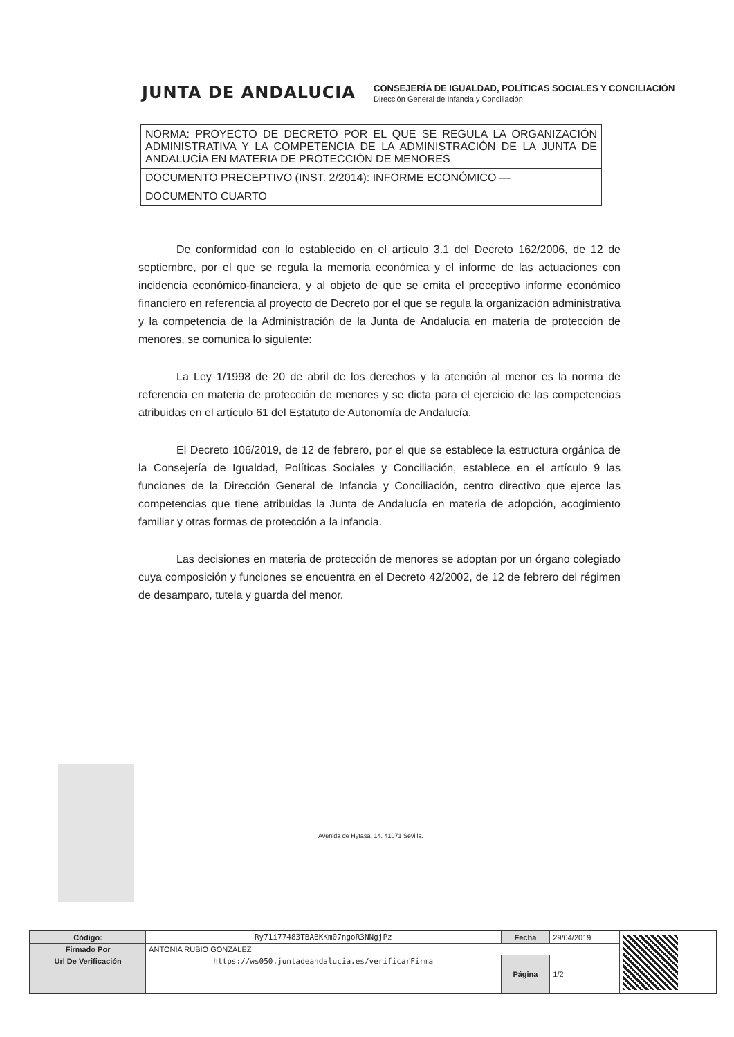JUNTA DE ANDALUCIA
CONSEJERÍA DE IGUALDAD, POLÍTICAS SOCIALES Y CONCILIACIÓN
Dirección General de Infancia y Conciliación
| NORMA: PROYECTO DE DECRETO POR EL QUE SE REGULA LA ORGANIZACIÓN ADMINISTRATIVA Y LA COMPETENCIA DE LA ADMINISTRACIÓN DE LA JUNTA DE ANDALUCÍA EN MATERIA DE PROTECCIÓN DE MENORES |
| DOCUMENTO PRECEPTIVO (INST. 2/2014): INFORME ECONÓMICO — |
| DOCUMENTO CUARTO |
De conformidad con lo establecido en el artículo 3.1 del Decreto 162/2006, de 12 de septiembre, por el que se regula la memoria económica y el informe de las actuaciones con incidencia económico-financiera, y al objeto de que se emita el preceptivo informe económico financiero en referencia al proyecto de Decreto por el que se regula la organización administrativa y la competencia de la Administración de la Junta de Andalucía en materia de protección de menores, se comunica lo siguiente:
La Ley 1/1998 de 20 de abril de los derechos y la atención al menor es la norma de referencia en materia de protección de menores y se dicta para el ejercicio de las competencias atribuidas en el artículo 61 del Estatuto de Autonomía de Andalucía.
El Decreto 106/2019, de 12 de febrero, por el que se establece la estructura orgánica de la Consejería de Igualdad, Políticas Sociales y Conciliación, establece en el artículo 9 las funciones de la Dirección General de Infancia y Conciliación, centro directivo que ejerce las competencias que tiene atribuidas la Junta de Andalucía en materia de adopción, acogimiento familiar y otras formas de protección a la infancia.
Las decisiones en materia de protección de menores se adoptan por un órgano colegiado cuya composición y funciones se encuentra en el Decreto 42/2002, de 12 de febrero del régimen de desamparo, tutela y guarda del menor.
Avenida de Hytasa, 14. 41071 Sevilla.
| Código: | Ry71i77483TBABKKm07ngoR3NNgjPz | Fecha | 29/04/2019 | |
| Firmado Por | ANTONIA RUBIO GONZALEZ | | | |
| Url De Verificación | https://ws050.juntadeandalucia.es/verificarFirma | Página | 1/2 | |